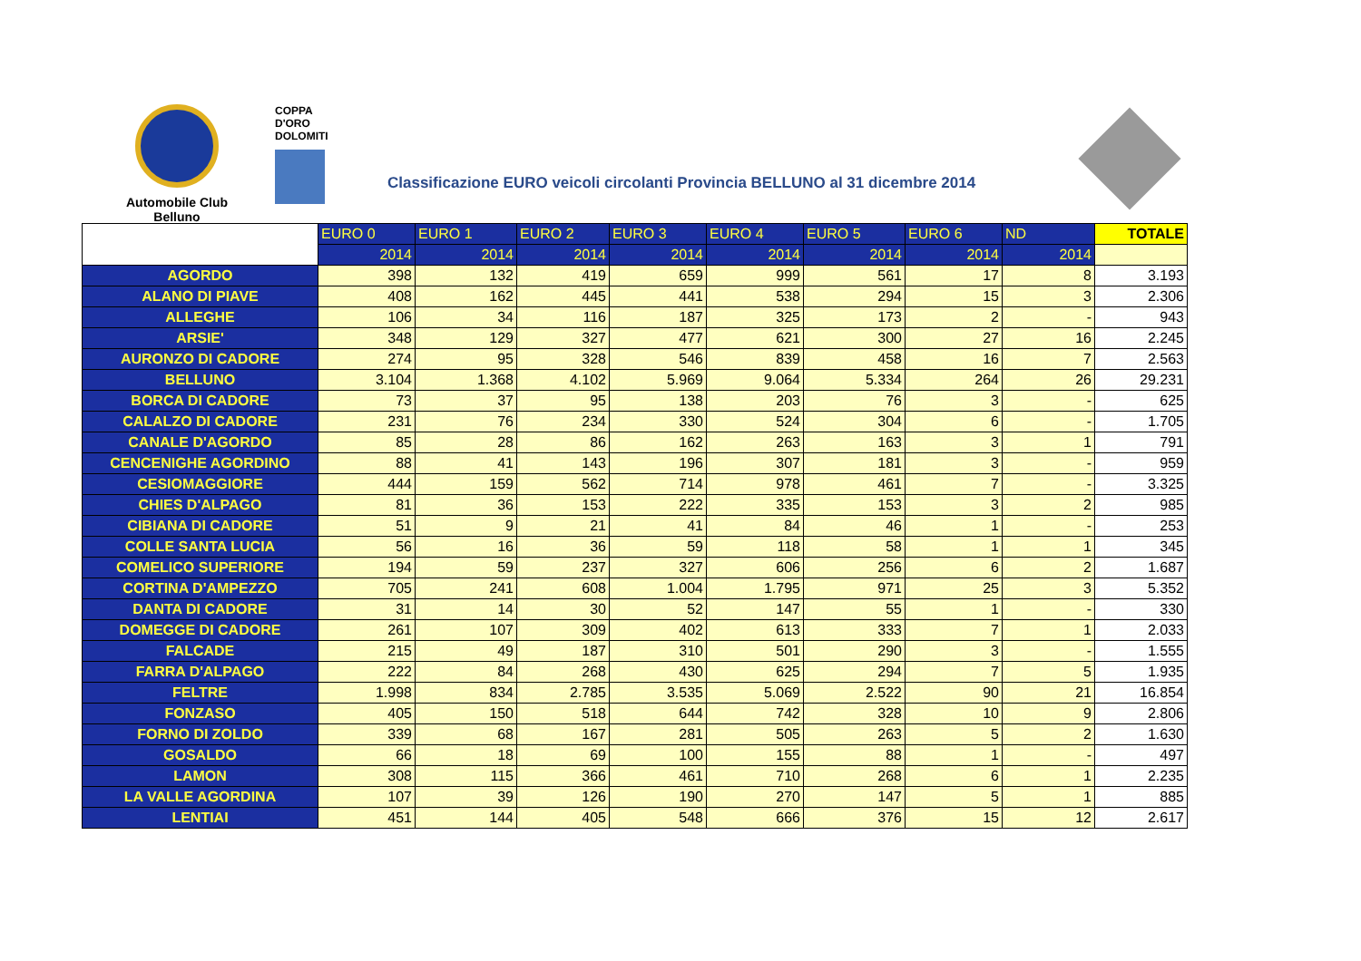Automobile Club
Belluno
COPPA D'ORO DOLOMITI
Classificazione EURO veicoli circolanti Provincia BELLUNO al 31 dicembre 2014
| | EURO 0 | EURO 1 | EURO 2 | EURO 3 | EURO 4 | EURO 5 | EURO 6 | ND | TOTALE |
| --- | --- | --- | --- | --- | --- | --- | --- | --- | --- |
| | 2014 | 2014 | 2014 | 2014 | 2014 | 2014 | 2014 | 2014 | |
| AGORDO | 398 | 132 | 419 | 659 | 999 | 561 | 17 | 8 | 3.193 |
| ALANO DI PIAVE | 408 | 162 | 445 | 441 | 538 | 294 | 15 | 3 | 2.306 |
| ALLEGHE | 106 | 34 | 116 | 187 | 325 | 173 | 2 | - | 943 |
| ARSIE' | 348 | 129 | 327 | 477 | 621 | 300 | 27 | 16 | 2.245 |
| AURONZO DI CADORE | 274 | 95 | 328 | 546 | 839 | 458 | 16 | 7 | 2.563 |
| BELLUNO | 3.104 | 1.368 | 4.102 | 5.969 | 9.064 | 5.334 | 264 | 26 | 29.231 |
| BORCA DI CADORE | 73 | 37 | 95 | 138 | 203 | 76 | 3 | - | 625 |
| CALALZO DI CADORE | 231 | 76 | 234 | 330 | 524 | 304 | 6 | - | 1.705 |
| CANALE D'AGORDO | 85 | 28 | 86 | 162 | 263 | 163 | 3 | 1 | 791 |
| CENCENIGHE AGORDINO | 88 | 41 | 143 | 196 | 307 | 181 | 3 | - | 959 |
| CESIOMAGGIORE | 444 | 159 | 562 | 714 | 978 | 461 | 7 | - | 3.325 |
| CHIES D'ALPAGO | 81 | 36 | 153 | 222 | 335 | 153 | 3 | 2 | 985 |
| CIBIANA DI CADORE | 51 | 9 | 21 | 41 | 84 | 46 | 1 | - | 253 |
| COLLE SANTA LUCIA | 56 | 16 | 36 | 59 | 118 | 58 | 1 | 1 | 345 |
| COMELICO SUPERIORE | 194 | 59 | 237 | 327 | 606 | 256 | 6 | 2 | 1.687 |
| CORTINA D'AMPEZZO | 705 | 241 | 608 | 1.004 | 1.795 | 971 | 25 | 3 | 5.352 |
| DANTA DI CADORE | 31 | 14 | 30 | 52 | 147 | 55 | 1 | - | 330 |
| DOMEGGE DI CADORE | 261 | 107 | 309 | 402 | 613 | 333 | 7 | 1 | 2.033 |
| FALCADE | 215 | 49 | 187 | 310 | 501 | 290 | 3 | - | 1.555 |
| FARRA D'ALPAGO | 222 | 84 | 268 | 430 | 625 | 294 | 7 | 5 | 1.935 |
| FELTRE | 1.998 | 834 | 2.785 | 3.535 | 5.069 | 2.522 | 90 | 21 | 16.854 |
| FONZASO | 405 | 150 | 518 | 644 | 742 | 328 | 10 | 9 | 2.806 |
| FORNO DI ZOLDO | 339 | 68 | 167 | 281 | 505 | 263 | 5 | 2 | 1.630 |
| GOSALDO | 66 | 18 | 69 | 100 | 155 | 88 | 1 | - | 497 |
| LAMON | 308 | 115 | 366 | 461 | 710 | 268 | 6 | 1 | 2.235 |
| LA VALLE AGORDINA | 107 | 39 | 126 | 190 | 270 | 147 | 5 | 1 | 885 |
| LENTIAI | 451 | 144 | 405 | 548 | 666 | 376 | 15 | 12 | 2.617 |